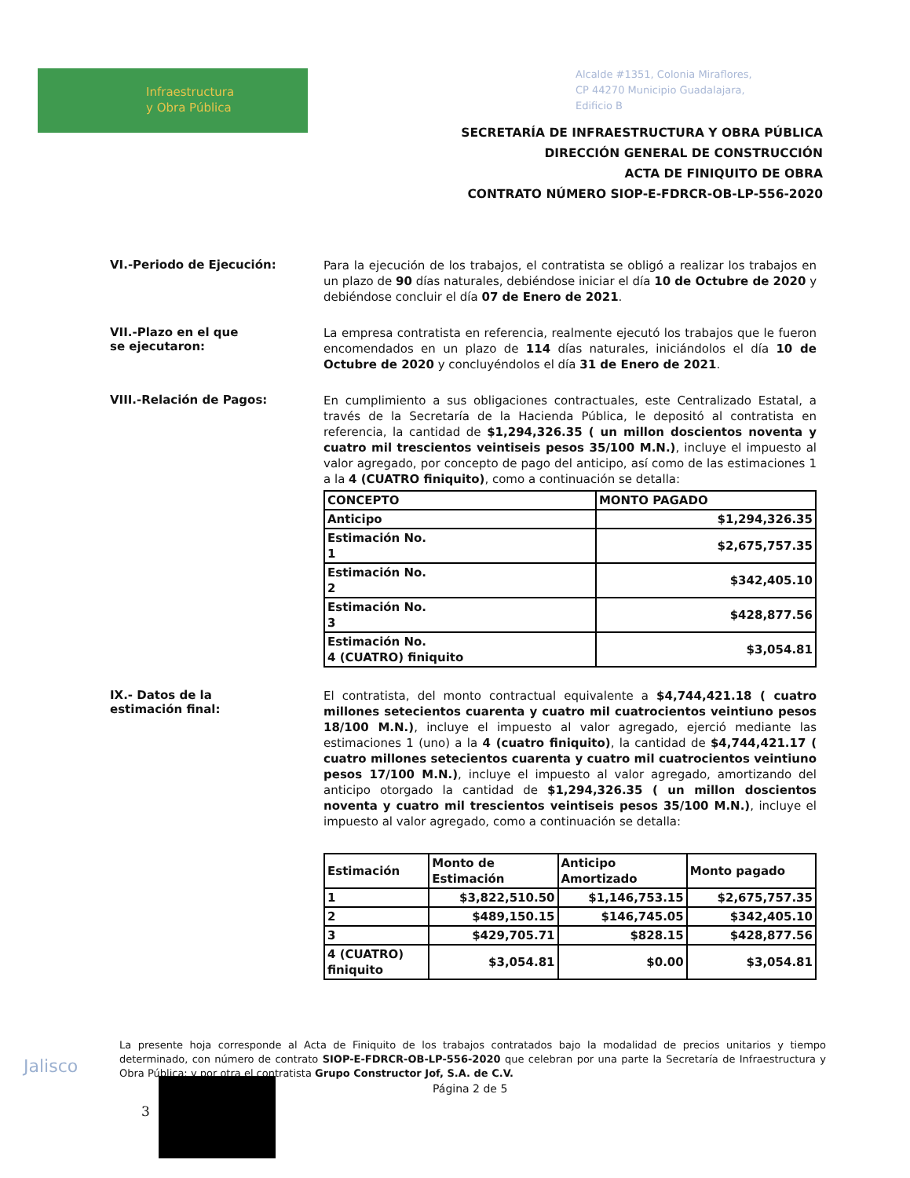Infraestructura
y Obra Pública
Alcalde #1351, Colonia Miraflores,
CP 44270 Municipio Guadalajara,
Edificio B
SECRETARÍA DE INFRAESTRUCTURA Y OBRA PÚBLICA
DIRECCIÓN GENERAL DE CONSTRUCCIÓN
ACTA DE FINIQUITO DE OBRA
CONTRATO NÚMERO SIOP-E-FDRCR-OB-LP-556-2020
VI.-Periodo de Ejecución:
Para la ejecución de los trabajos, el contratista se obligó a realizar los trabajos en un plazo de 90 días naturales, debiéndose iniciar el día 10 de Octubre de 2020 y debiéndose concluir el día 07 de Enero de 2021.
VII.-Plazo en el que
se ejecutaron:
La empresa contratista en referencia, realmente ejecutó los trabajos que le fueron encomendados en un plazo de 114 días naturales, iniciándolos el día 10 de Octubre de 2020 y concluyéndolos el día 31 de Enero de 2021.
VIII.-Relación de Pagos:
En cumplimiento a sus obligaciones contractuales, este Centralizado Estatal, a través de la Secretaría de la Hacienda Pública, le depositó al contratista en referencia, la cantidad de $1,294,326.35 ( un millon doscientos noventa y cuatro mil trescientos veintiseis pesos 35/100 M.N.), incluye el impuesto al valor agregado, por concepto de pago del anticipo, así como de las estimaciones 1 a la 4 (CUATRO finiquito), como a continuación se detalla:
| CONCEPTO | MONTO PAGADO |
| --- | --- |
| Anticipo | $1,294,326.35 |
| Estimación No. 1 | $2,675,757.35 |
| Estimación No. 2 | $342,405.10 |
| Estimación No. 3 | $428,877.56 |
| Estimación No. 4 (CUATRO) finiquito | $3,054.81 |
IX.- Datos de la
estimación final:
El contratista, del monto contractual equivalente a $4,744,421.18 ( cuatro millones setecientos cuarenta y cuatro mil cuatrocientos veintiuno pesos 18/100 M.N.), incluye el impuesto al valor agregado, ejerció mediante las estimaciones 1 (uno) a la 4 (cuatro finiquito), la cantidad de $4,744,421.17 ( cuatro millones setecientos cuarenta y cuatro mil cuatrocientos veintiuno pesos 17/100 M.N.), incluye el impuesto al valor agregado, amortizando del anticipo otorgado la cantidad de $1,294,326.35 ( un millon doscientos noventa y cuatro mil trescientos veintiseis pesos 35/100 M.N.), incluye el impuesto al valor agregado, como a continuación se detalla:
| Estimación | Monto de Estimación | Anticipo Amortizado | Monto pagado |
| --- | --- | --- | --- |
| 1 | $3,822,510.50 | $1,146,753.15 | $2,675,757.35 |
| 2 | $489,150.15 | $146,745.05 | $342,405.10 |
| 3 | $429,705.71 | $828.15 | $428,877.56 |
| 4 (CUATRO) finiquito | $3,054.81 | $0.00 | $3,054.81 |
Jalisco
La presente hoja corresponde al Acta de Finiquito de los trabajos contratados bajo la modalidad de precios unitarios y tiempo determinado, con número de contrato SIOP-E-FDRCR-OB-LP-556-2020 que celebran por una parte la Secretaría de Infraestructura y Obra Pública; y por otra el contratista Grupo Constructor Jof, S.A. de C.V.
Página 2 de 5
3